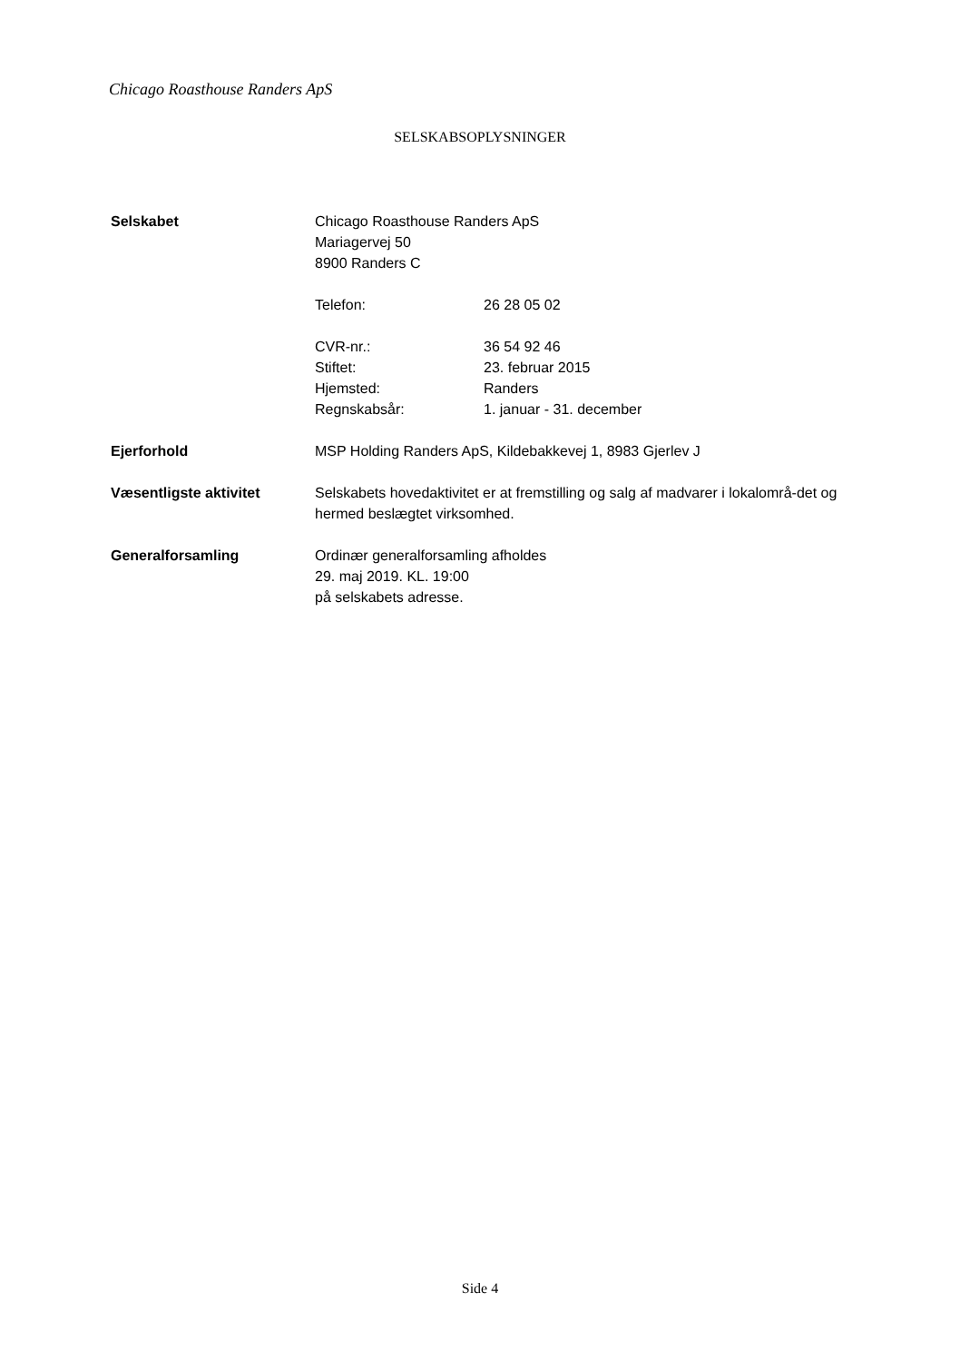Chicago Roasthouse Randers ApS
SELSKABSOPLYSNINGER
Selskabet Chicago Roasthouse Randers ApS
Mariagervej 50
8900 Randers C
Telefon: 26 28 05 02
CVR-nr.: 36 54 92 46
Stiftet: 23. februar 2015
Hjemsted: Randers
Regnskabsår: 1. januar - 31. december
Ejerforhold MSP Holding Randers ApS, Kildebakkevej 1, 8983 Gjerlev J
Væsentligste aktivitet Selskabets hovedaktivitet er at fremstilling og salg af madvarer i lokalområ-det og hermed beslægtet virksomhed.
Generalforsamling Ordinær generalforsamling afholdes
29. maj 2019. KL. 19:00
på selskabets adresse.
Side 4